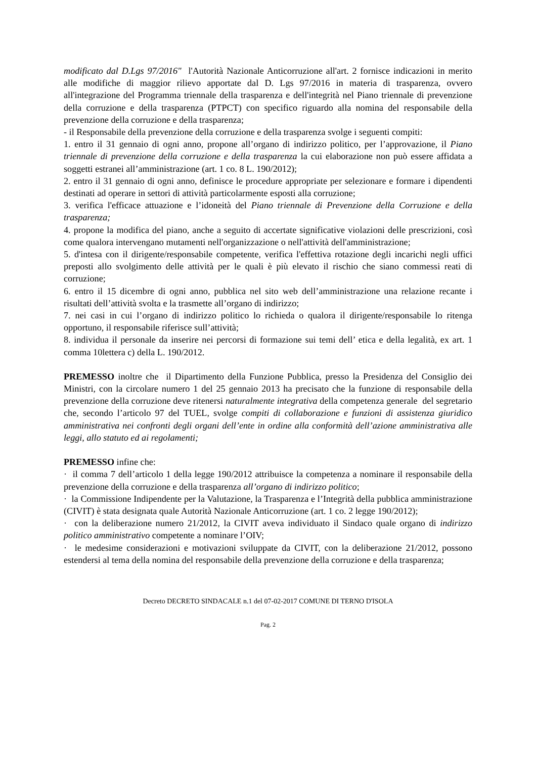modificato dal D.Lgs 97/2016" l'Autorità Nazionale Anticorruzione all'art. 2 fornisce indicazioni in merito alle modifiche di maggior rilievo apportate dal D. Lgs 97/2016 in materia di trasparenza, ovvero all'integrazione del Programma triennale della trasparenza e dell'integrità nel Piano triennale di prevenzione della corruzione e della trasparenza (PTPCT) con specifico riguardo alla nomina del responsabile della prevenzione della corruzione e della trasparenza;
- il Responsabile della prevenzione della corruzione e della trasparenza svolge i seguenti compiti:
1. entro il 31 gennaio di ogni anno, propone all’organo di indirizzo politico, per l’approvazione, il Piano triennale di prevenzione della corruzione e della trasparenza la cui elaborazione non può essere affidata a soggetti estranei all’amministrazione (art. 1 co. 8 L. 190/2012);
2. entro il 31 gennaio di ogni anno, definisce le procedure appropriate per selezionare e formare i dipendenti destinati ad operare in settori di attività particolarmente esposti alla corruzione;
3. verifica l'efficace attuazione e l’idoneità del Piano triennale di Prevenzione della Corruzione e della trasparenza;
4. propone la modifica del piano, anche a seguito di accertate significative violazioni delle prescrizioni, così come qualora intervengano mutamenti nell'organizzazione o nell'attività dell'amministrazione;
5. d'intesa con il dirigente/responsabile competente, verifica l'effettiva rotazione degli incarichi negli uffici preposti allo svolgimento delle attività per le quali è più elevato il rischio che siano commessi reati di corruzione;
6. entro il 15 dicembre di ogni anno, pubblica nel sito web dell’amministrazione una relazione recante i risultati dell’attività svolta e la trasmette all’organo di indirizzo;
7. nei casi in cui l’organo di indirizzo politico lo richieda o qualora il dirigente/responsabile lo ritenga opportuno, il responsabile riferisce sull’attività;
8. individua il personale da inserire nei percorsi di formazione sui temi dell’ etica e della legalità, ex art. 1 comma 10lettera c) della L. 190/2012.
PREMESSO inoltre che il Dipartimento della Funzione Pubblica, presso la Presidenza del Consiglio dei Ministri, con la circolare numero 1 del 25 gennaio 2013 ha precisato che la funzione di responsabile della prevenzione della corruzione deve ritenersi naturalmente integrativa della competenza generale del segretario che, secondo l’articolo 97 del TUEL, svolge compiti di collaborazione e funzioni di assistenza giuridico amministrativa nei confronti degli organi dell’ente in ordine alla conformità dell’azione amministrativa alle leggi, allo statuto ed ai regolamenti;
PREMESSO infine che:
· il comma 7 dell’articolo 1 della legge 190/2012 attribuisce la competenza a nominare il responsabile della prevenzione della corruzione e della trasparenza all’organo di indirizzo politico;
· la Commissione Indipendente per la Valutazione, la Trasparenza e l’Integrità della pubblica amministrazione (CIVIT) è stata designata quale Autorità Nazionale Anticorruzione (art. 1 co. 2 legge 190/2012);
· con la deliberazione numero 21/2012, la CIVIT aveva individuato il Sindaco quale organo di indirizzo politico amministrativo competente a nominare l’OIV;
· le medesime considerazioni e motivazioni sviluppate da CIVIT, con la deliberazione 21/2012, possono estendersi al tema della nomina del responsabile della prevenzione della corruzione e della trasparenza;
Decreto DECRETO SINDACALE n.1 del 07-02-2017 COMUNE DI TERNO D'ISOLA
Pag. 2